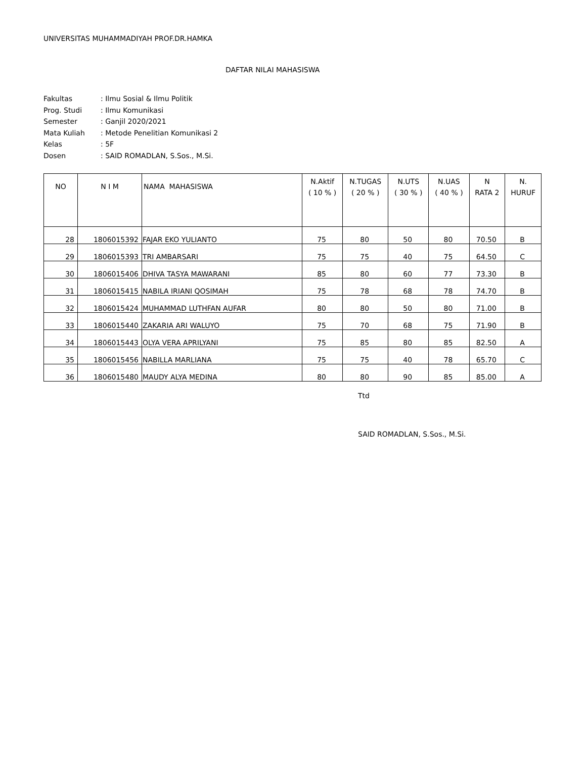UNIVERSITAS MUHAMMADIYAH PROF.DR.HAMKA
DAFTAR NILAI MAHASISWA
Fakultas: Ilmu Sosial & Ilmu Politik
Prog. Studi: Ilmu Komunikasi
Semester: Ganjil 2020/2021
Mata Kuliah: Metode Penelitian Komunikasi 2
Kelas: 5F
Dosen: SAID ROMADLAN, S.Sos., M.Si.
| NO | N I M | NAMA MAHASISWA | N.Aktif ( 10 % ) | N.TUGAS ( 20 % ) | N.UTS ( 30 % ) | N.UAS ( 40 % ) | N RATA 2 | N. HURUF |
| --- | --- | --- | --- | --- | --- | --- | --- | --- |
| 28 | 1806015392 | FAJAR EKO YULIANTO | 75 | 80 | 50 | 80 | 70.50 | B |
| 29 | 1806015393 | TRI AMBARSARI | 75 | 75 | 40 | 75 | 64.50 | C |
| 30 | 1806015406 | DHIVA TASYA MAWARANI | 85 | 80 | 60 | 77 | 73.30 | B |
| 31 | 1806015415 | NABILA IRIANI QOSIMAH | 75 | 78 | 68 | 78 | 74.70 | B |
| 32 | 1806015424 | MUHAMMAD LUTHFAN AUFAR | 80 | 80 | 50 | 80 | 71.00 | B |
| 33 | 1806015440 | ZAKARIA ARI WALUYO | 75 | 70 | 68 | 75 | 71.90 | B |
| 34 | 1806015443 | OLYA VERA APRILYANI | 75 | 85 | 80 | 85 | 82.50 | A |
| 35 | 1806015456 | NABILLA MARLIANA | 75 | 75 | 40 | 78 | 65.70 | C |
| 36 | 1806015480 | MAUDY ALYA MEDINA | 80 | 80 | 90 | 85 | 85.00 | A |
Ttd
SAID ROMADLAN, S.Sos., M.Si.